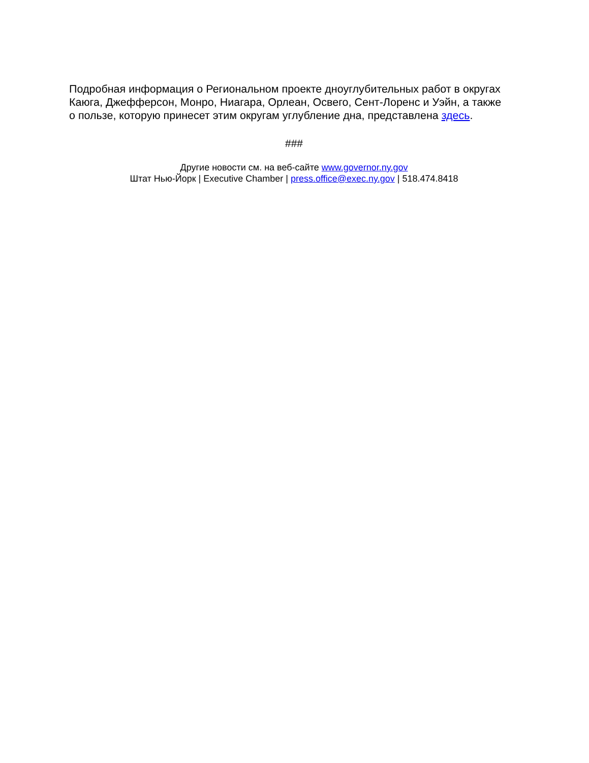Подробная информация о Региональном проекте дноуглубительных работ в округах Каюга, Джефферсон, Монро, Ниагара, Орлеан, Освего, Сент-Лоренс и Уэйн, а также о пользе, которую принесет этим округам углубление дна, представлена здесь.
###
Другие новости см. на веб-сайте www.governor.ny.gov
Штат Нью-Йорк | Executive Chamber | press.office@exec.ny.gov | 518.474.8418